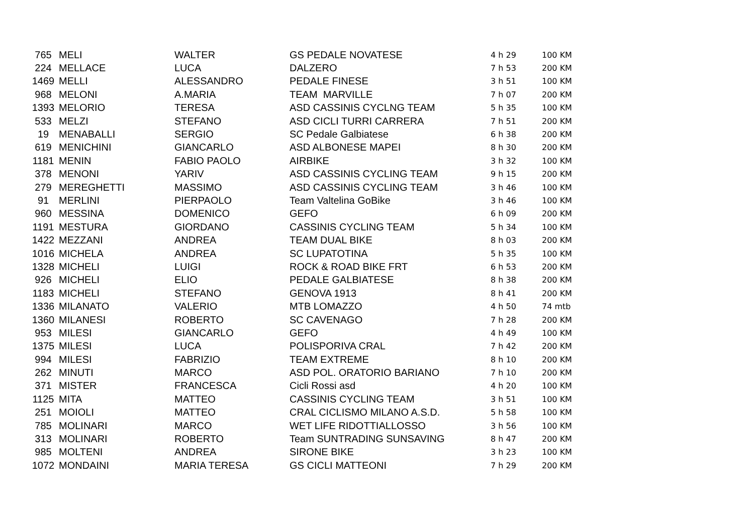| 765 | MELI | WALTER | GS PEDALE NOVATESE | 4 h 29 | 100 KM |
| 224 | MELLACE | LUCA | DALZERO | 7 h 53 | 200 KM |
| 1469 | MELLI | ALESSANDRO | PEDALE FINESE | 3 h 51 | 100 KM |
| 968 | MELONI | A.MARIA | TEAM MARVILLE | 7 h 07 | 200 KM |
| 1393 | MELORIO | TERESA | ASD CASSINIS CYCLNG TEAM | 5 h 35 | 100 KM |
| 533 | MELZI | STEFANO | ASD CICLI TURRI CARRERA | 7 h 51 | 200 KM |
| 19 | MENABALLI | SERGIO | SC Pedale Galbiatese | 6 h 38 | 200 KM |
| 619 | MENICHINI | GIANCARLO | ASD ALBONESE MAPEI | 8 h 30 | 200 KM |
| 1181 | MENIN | FABIO PAOLO | AIRBIKE | 3 h 32 | 100 KM |
| 378 | MENONI | YARIV | ASD CASSINIS CYCLING TEAM | 9 h 15 | 200 KM |
| 279 | MEREGHETTI | MASSIMO | ASD CASSINIS CYCLING TEAM | 3 h 46 | 100 KM |
| 91 | MERLINI | PIERPAOLO | Team Valtelina GoBike | 3 h 46 | 100 KM |
| 960 | MESSINA | DOMENICO | GEFO | 6 h 09 | 200 KM |
| 1191 | MESTURA | GIORDANO | CASSINIS CYCLING TEAM | 5 h 34 | 100 KM |
| 1422 | MEZZANI | ANDREA | TEAM DUAL BIKE | 8 h 03 | 200 KM |
| 1016 | MICHELA | ANDREA | SC LUPATOTINA | 5 h 35 | 100 KM |
| 1328 | MICHELI | LUIGI | ROCK & ROAD BIKE FRT | 6 h 53 | 200 KM |
| 926 | MICHELI | ELIO | PEDALE GALBIATESE | 8 h 38 | 200 KM |
| 1183 | MICHELI | STEFANO | GENOVA 1913 | 8 h 41 | 200 KM |
| 1336 | MILANATO | VALERIO | MTB LOMAZZO | 4 h 50 | 74 mtb |
| 1360 | MILANESI | ROBERTO | SC CAVENAGO | 7 h 28 | 200 KM |
| 953 | MILESI | GIANCARLO | GEFO | 4 h 49 | 100 KM |
| 1375 | MILESI | LUCA | POLISPORIVA CRAL | 7 h 42 | 200 KM |
| 994 | MILESI | FABRIZIO | TEAM EXTREME | 8 h 10 | 200 KM |
| 262 | MINUTI | MARCO | ASD POL. ORATORIO BARIANO | 7 h 10 | 200 KM |
| 371 | MISTER | FRANCESCA | Cicli Rossi asd | 4 h 20 | 100 KM |
| 1125 | MITA | MATTEO | CASSINIS CYCLING TEAM | 3 h 51 | 100 KM |
| 251 | MOIOLI | MATTEO | CRAL CICLISMO MILANO A.S.D. | 5 h 58 | 100 KM |
| 785 | MOLINARI | MARCO | WET LIFE RIDOTTIALLOSSO | 3 h 56 | 100 KM |
| 313 | MOLINARI | ROBERTO | Team SUNTRADING SUNSAVING | 8 h 47 | 200 KM |
| 985 | MOLTENI | ANDREA | SIRONE BIKE | 3 h 23 | 100 KM |
| 1072 | MONDAINI | MARIA TERESA | GS CICLI MATTEONI | 7 h 29 | 200 KM |